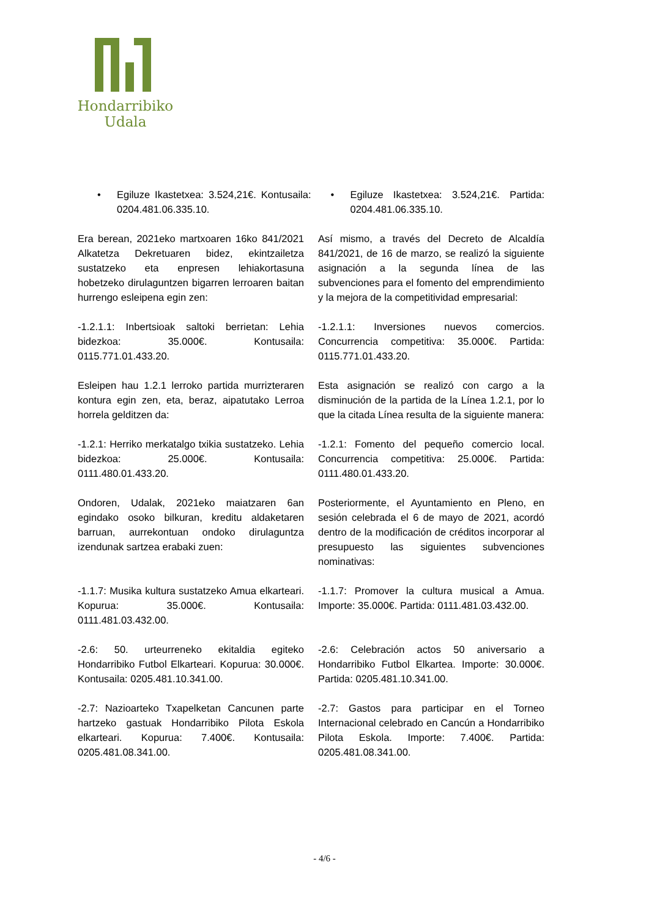Hondarribiko
Udala
• Egiluze Ikastetxea: 3.524,21€. Kontusaila: 0204.481.06.335.10.
• Egiluze Ikastetxea: 3.524,21€. Partida: 0204.481.06.335.10.
Era berean, 2021eko martxoaren 16ko 841/2021 Alkatetza Dekretuaren bidez, ekintzailetza sustatzeko eta enpresen lehiakortasuna hobetzeko dirulaguntzen bigarren lerroaren baitan hurrengo esleipena egin zen:
Así mismo, a través del Decreto de Alcaldía 841/2021, de 16 de marzo, se realizó la siguiente asignación a la segunda línea de las subvenciones para el fomento del emprendimiento y la mejora de la competitividad empresarial:
-1.2.1.1: Inbertsioak saltoki berrietan: Lehia bidezkoa: 35.000€. Kontusaila: 0115.771.01.433.20.
-1.2.1.1: Inversiones nuevos comercios. Concurrencia competitiva: 35.000€. Partida: 0115.771.01.433.20.
Esleipen hau 1.2.1 lerroko partida murrizteraren kontura egin zen, eta, beraz, aipatutako Lerroa horrela gelditzen da:
Esta asignación se realizó con cargo a la disminución de la partida de la Línea 1.2.1, por lo que la citada Línea resulta de la siguiente manera:
-1.2.1: Herriko merkatalgo txikia sustatzeko. Lehia bidezkoa: 25.000€. Kontusaila: 0111.480.01.433.20.
-1.2.1: Fomento del pequeño comercio local. Concurrencia competitiva: 25.000€. Partida: 0111.480.01.433.20.
Ondoren, Udalak, 2021eko maiatzaren 6an egindako osoko bilkuran, kreditu aldaketaren barruan, aurrekontuan ondoko dirulaguntza izendunak sartzea erabaki zuen:
Posteriormente, el Ayuntamiento en Pleno, en sesión celebrada el 6 de mayo de 2021, acordó dentro de la modificación de créditos incorporar al presupuesto las siguientes subvenciones nominativas:
-1.1.7: Musika kultura sustatzeko Amua elkarteari. Kopurua: 35.000€. Kontusaila: 0111.481.03.432.00.
-1.1.7: Promover la cultura musical a Amua. Importe: 35.000€. Partida: 0111.481.03.432.00.
-2.6: 50. urteurreneko ekitaldia egiteko Hondarribiko Futbol Elkarteari. Kopurua: 30.000€. Kontusaila: 0205.481.10.341.00.
-2.6: Celebración actos 50 aniversario a Hondarribiko Futbol Elkartea. Importe: 30.000€. Partida: 0205.481.10.341.00.
-2.7: Nazioarteko Txapelketan Cancunen parte hartzeko gastuak Hondarribiko Pilota Eskola elkarteari. Kopurua: 7.400€. Kontusaila: 0205.481.08.341.00.
-2.7: Gastos para participar en el Torneo Internacional celebrado en Cancún a Hondarribiko Pilota Eskola. Importe: 7.400€. Partida: 0205.481.08.341.00.
- 4/6 -